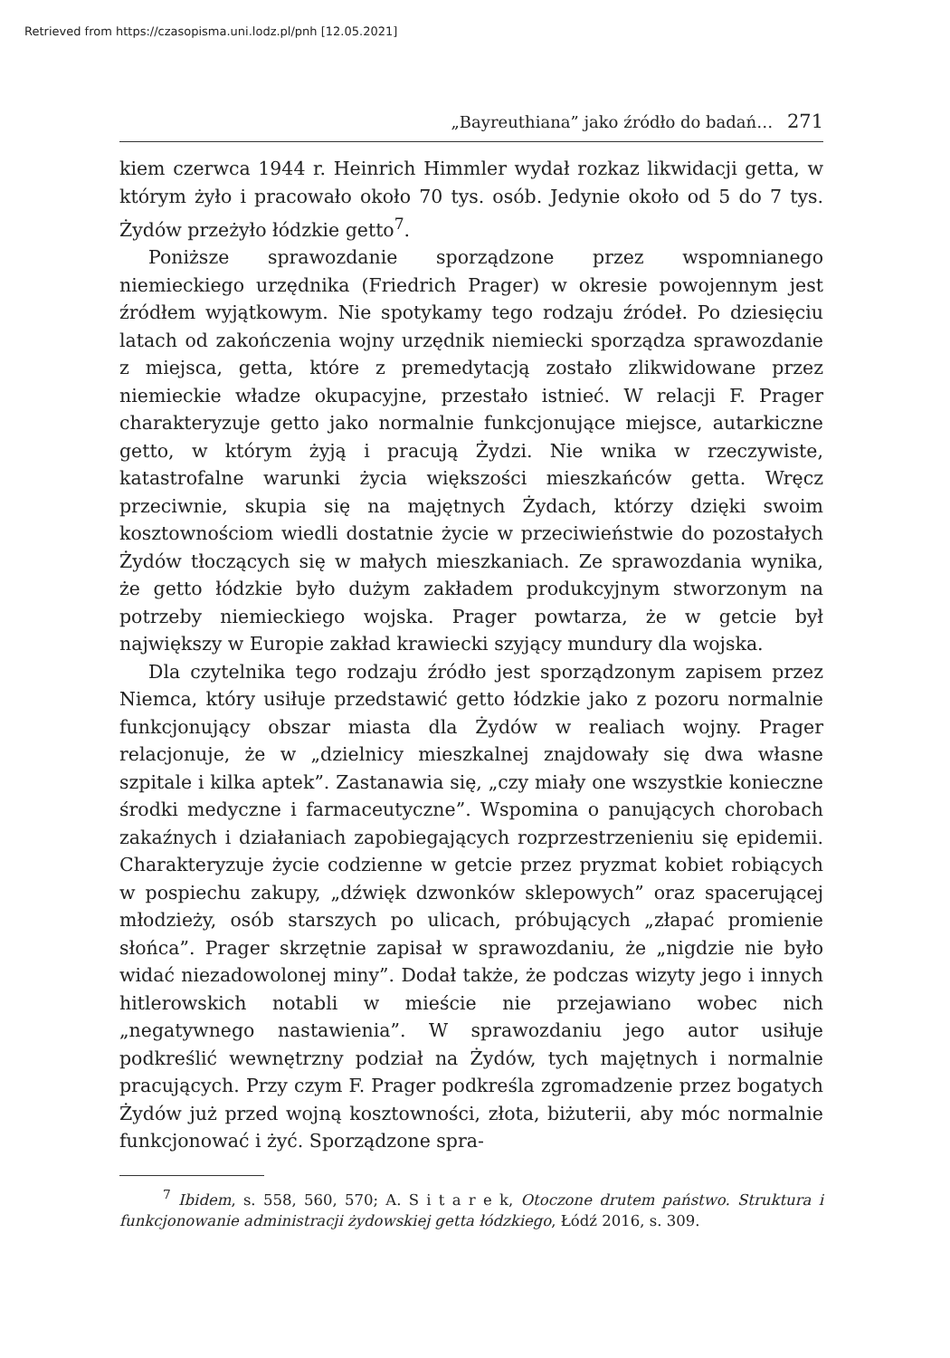Retrieved from https://czasopisma.uni.lodz.pl/pnh [12.05.2021]
„Bayreuthiana” jako źródło do badań… 271
kiem czerwca 1944 r. Heinrich Himmler wydał rozkaz likwidacji getta, w którym żyło i pracowało około 70 tys. osób. Jedynie około od 5 do 7 tys. Żydów przeżyło łódzkie getto<sup>7</sup>.
Poniższe sprawozdanie sporządzone przez wspomnianego niemieckiego urzędnika (Friedrich Prager) w okresie powojennym jest źródłem wyjątkowym. Nie spotykamy tego rodzaju źródeł. Po dziesięciu latach od zakończenia wojny urzędnik niemiecki sporządza sprawozdanie z miejsca, getta, które z premedytacją zostało zlikwidowane przez niemieckie władze okupacyjne, przestało istnieć. W relacji F. Prager charakteryzuje getto jako normalnie funkcjonujące miejsce, autarkiczne getto, w którym żyją i pracują Żydzi. Nie wnika w rzeczywiste, katastrofalne warunki życia większości mieszkańców getta. Wręcz przeciwnie, skupia się na majętnych Żydach, którzy dzięki swoim kosztownościom wiedli dostatnie życie w przeciwieństwie do pozostałych Żydów tłoczących się w małych mieszkaniach. Ze sprawozdania wynika, że getto łódzkie było dużym zakładem produkcyjnym stworzonym na potrzeby niemieckiego wojska. Prager powtarza, że w getcie był największy w Europie zakład krawiecki szyjący mundury dla wojska.
Dla czytelnika tego rodzaju źródło jest sporządzonym zapisem przez Niemca, który usiłuje przedstawić getto łódzkie jako z pozoru normalnie funkcjonujący obszar miasta dla Żydów w realiach wojny. Prager relacjonuje, że w „dzielnicy mieszkalnej znajdowały się dwa własne szpitale i kilka aptek”. Zastanawia się, „czy miały one wszystkie konieczne środki medyczne i farmaceutyczne”. Wspomina o panujących chorobach zakaźnych i działaniach zapobiegających rozprzestrzenieniu się epidemii. Charakteryzuje życie codzienne w getcie przez pryzmat kobiet robiących w pospiechu zakupy, „dźwięk dzwonków sklepowych” oraz spacerującej młodzieży, osób starszych po ulicach, próbujących „złapać promienie słońca”. Prager skrzętnie zapisał w sprawozdaniu, że „nigdzie nie było widać niezadowolonej miny”. Dodał także, że podczas wizyty jego i innych hitlerowskich notabli w mieście nie przejawiano wobec nich „negatywnego nastawienia”. W sprawozdaniu jego autor usiłuje podkreślić wewnętrzny podział na Żydów, tych majętnych i normalnie pracujących. Przy czym F. Prager podkreśla zgromadzenie przez bogatych Żydów już przed wojną kosztowności, złota, biżuterii, aby móc normalnie funkcjonować i żyć. Sporządzone spra-
<sup>7</sup> Ibidem, s. 558, 560, 570; A. S i t a r e k, Otoczone drutem państwo. Struktura i funkcjonowanie administracji żydowskiej getta łódzkiego, Łódź 2016, s. 309.